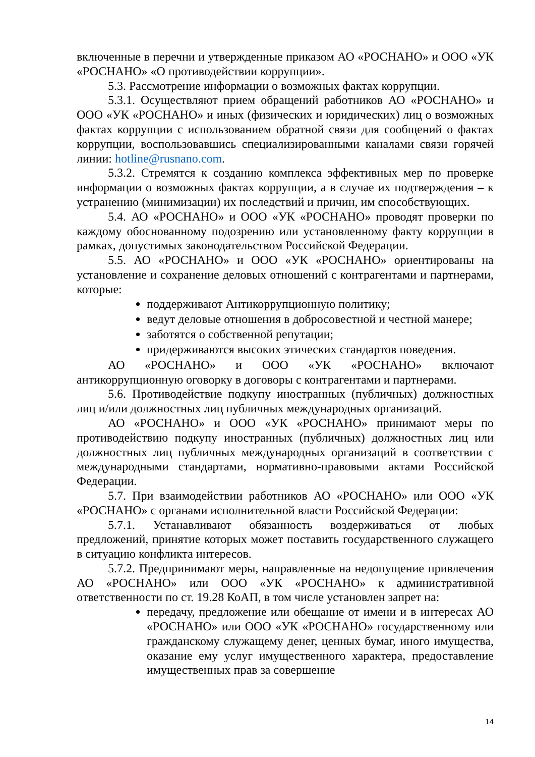включенные в перечни и утвержденные приказом АО «РОСНАНО» и ООО «УК «РОСНАНО» «О противодействии коррупции».
5.3. Рассмотрение информации о возможных фактах коррупции.
5.3.1. Осуществляют прием обращений работников АО «РОСНАНО» и ООО «УК «РОСНАНО» и иных (физических и юридических) лиц о возможных фактах коррупции с использованием обратной связи для сообщений о фактах коррупции, воспользовавшись специализированными каналами связи горячей линии: hotline@rusnano.com.
5.3.2. Стремятся к созданию комплекса эффективных мер по проверке информации о возможных фактах коррупции, а в случае их подтверждения – к устранению (минимизации) их последствий и причин, им способствующих.
5.4. АО «РОСНАНО» и ООО «УК «РОСНАНО» проводят проверки по каждому обоснованному подозрению или установленному факту коррупции в рамках, допустимых законодательством Российской Федерации.
5.5. АО «РОСНАНО» и ООО «УК «РОСНАНО» ориентированы на установление и сохранение деловых отношений с контрагентами и партнерами, которые:
поддерживают Антикоррупционную политику;
ведут деловые отношения в добросовестной и честной манере;
заботятся о собственной репутации;
придерживаются высоких этических стандартов поведения.
АО «РОСНАНО» и ООО «УК «РОСНАНО» включают антикоррупционную оговорку в договоры с контрагентами и партнерами.
5.6. Противодействие подкупу иностранных (публичных) должностных лиц и/или должностных лиц публичных международных организаций.
АО «РОСНАНО» и ООО «УК «РОСНАНО» принимают меры по противодействию подкупу иностранных (публичных) должностных лиц или должностных лиц публичных международных организаций в соответствии с международными стандартами, нормативно-правовыми актами Российской Федерации.
5.7. При взаимодействии работников АО «РОСНАНО» или ООО «УК «РОСНАНО» с органами исполнительной власти Российской Федерации:
5.7.1. Устанавливают обязанность воздерживаться от любых предложений, принятие которых может поставить государственного служащего в ситуацию конфликта интересов.
5.7.2. Предпринимают меры, направленные на недопущение привлечения АО «РОСНАНО» или ООО «УК «РОСНАНО» к административной ответственности по ст. 19.28 КоАП, в том числе установлен запрет на:
передачу, предложение или обещание от имени и в интересах АО «РОСНАНО» или ООО «УК «РОСНАНО» государственному или гражданскому служащему денег, ценных бумаг, иного имущества, оказание ему услуг имущественного характера, предоставление имущественных прав за совершение
14